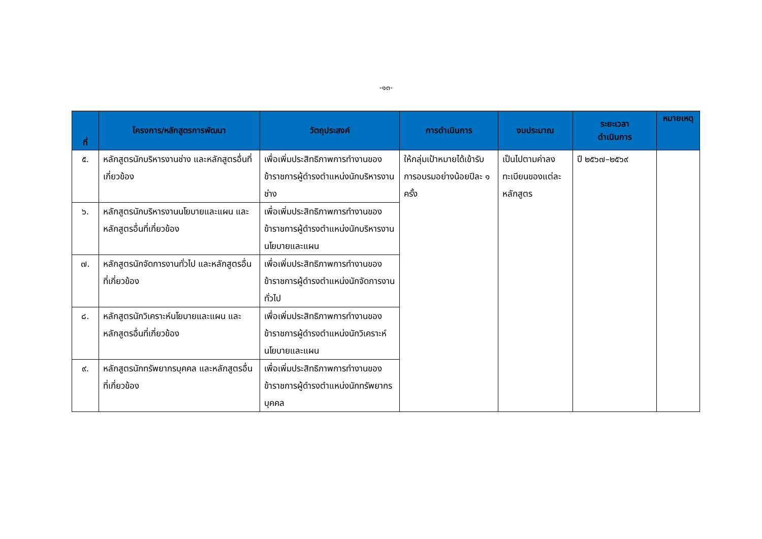-๑๓-
| ที่ | โครงการ/หลักสูตรการพัฒนา | วัตถุประสงค์ | การดำเนินการ | งบประมาณ | ระยะเวลา ดำเนินการ | หมายเหตุ |
| --- | --- | --- | --- | --- | --- | --- |
| ๕. | หลักสูตรนักบริหารงานช่าง และหลักสูตรอื่นที่เกี่ยวข้อง | เพื่อเพิ่มประสิทธิภาพการทำงานของข้าราชการผู้ดำรงตำแหน่งนักบริหารงานช่าง | ให้กลุ่มเป้าหมายได้เข้ารับการอบรมอย่างน้อยปีละ ๑ ครั้ง | เป็นไปตามค่าลงทะเบียนของแต่ละหลักสูตร | ปี ๒๕๖๗–๒๕๖๙ | |
| ๖. | หลักสูตรนักบริหารงานนโยบายและแผน และหลักสูตรอื่นที่เกี่ยวข้อง | เพื่อเพิ่มประสิทธิภาพการทำงานของข้าราชการผู้ดำรงตำแหน่งนักบริหารงานนโยบายและแผน | | | | |
| ๗. | หลักสูตรนักจัดการงานทั่วไป และหลักสูตรอื่นที่เกี่ยวข้อง | เพื่อเพิ่มประสิทธิภาพการทำงานของข้าราชการผู้ดำรงตำแหน่งนักจัดการงานทั่วไป | | | | |
| ๘. | หลักสูตรนักวิเคราะห์นโยบายและแผน และหลักสูตรอื่นที่เกี่ยวข้อง | เพื่อเพิ่มประสิทธิภาพการทำงานของข้าราชการผู้ดำรงตำแหน่งนักวิเคราะห์นโยบายและแผน | | | | |
| ๙. | หลักสูตรนักทรัพยากรบุคคล และหลักสูตรอื่นที่เกี่ยวข้อง | เพื่อเพิ่มประสิทธิภาพการทำงานของข้าราชการผู้ดำรงตำแหน่งนักทรัพยากรบุคคล | | | | |